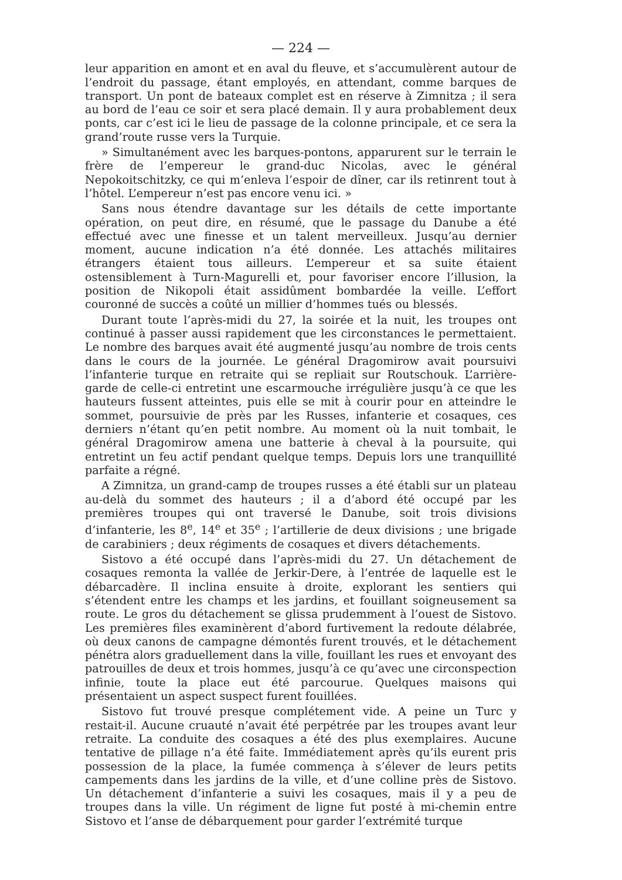— 224 —
leur apparition en amont et en aval du fleuve, et s’accumulèrent autour de l’endroit du passage, étant employés, en attendant, comme barques de transport. Un pont de bateaux complet est en réserve à Zimnitza ; il sera au bord de l’eau ce soir et sera placé demain. Il y aura probablement deux ponts, car c’est ici le lieu de passage de la colonne principale, et ce sera la grand’route russe vers la Turquie.
» Simultanément avec les barques-pontons, apparurent sur le terrain le frère de l’empereur le grand-duc Nicolas, avec le général Nepokoitschitzky, ce qui m’enleva l’espoir de dîner, car ils retinrent tout à l’hôtel. L’empereur n’est pas encore venu ici. »
Sans nous étendre davantage sur les détails de cette importante opération, on peut dire, en résumé, que le passage du Danube a été effectué avec une finesse et un talent merveilleux. Jusqu’au dernier moment, aucune indication n’a été donnée. Les attachés militaires étrangers étaient tous ailleurs. L’empereur et sa suite étaient ostensiblement à Turn-Magurelli et, pour favoriser encore l’illusion, la position de Nikopoli était assidûment bombardée la veille. L’effort couronné de succès a coûté un millier d’hommes tués ou blessés.
Durant toute l’après-midi du 27, la soirée et la nuit, les troupes ont continué à passer aussi rapidement que les circonstances le permettaient. Le nombre des barques avait été augmenté jusqu’au nombre de trois cents dans le cours de la journée. Le général Dragomirow avait poursuivi l’infanterie turque en retraite qui se repliait sur Routschouk. L’arrière-garde de celle-ci entretint une escarmouche irrégulière jusqu’à ce que les hauteurs fussent atteintes, puis elle se mit à courir pour en atteindre le sommet, poursuivie de près par les Russes, infanterie et cosaques, ces derniers n’étant qu’en petit nombre. Au moment où la nuit tombait, le général Dragomirow amena une batterie à cheval à la poursuite, qui entretint un feu actif pendant quelque temps. Depuis lors une tranquillité parfaite a régné.
A Zimnitza, un grand-camp de troupes russes a été établi sur un plateau au-delà du sommet des hauteurs ; il a d’abord été occupé par les premières troupes qui ont traversé le Danube, soit trois divisions d’infanterie, les 8<sup>e</sup>, 14<sup>e</sup> et 35<sup>e</sup> ; l’artillerie de deux divisions ; une brigade de carabiniers ; deux régiments de cosaques et divers détachements.
Sistovo a été occupé dans l’après-midi du 27. Un détachement de cosaques remonta la vallée de Jerkir-Dere, à l’entrée de laquelle est le débarcadère. Il inclina ensuite à droite, explorant les sentiers qui s’étendent entre les champs et les jardins, et fouillant soigneusement sa route. Le gros du détachement se glissa prudemment à l’ouest de Sistovo. Les premières files examinèrent d’abord furtivement la redoute délabrée, où deux canons de campagne démontés furent trouvés, et le détachement pénétra alors graduellement dans la ville, fouillant les rues et envoyant des patrouilles de deux et trois hommes, jusqu’à ce qu’avec une circonspection infinie, toute la place eut été parcourue. Quelques maisons qui présentaient un aspect suspect furent fouillées.
Sistovo fut trouvé presque complétement vide. A peine un Turc y restait-il. Aucune cruauté n’avait été perpétrée par les troupes avant leur retraite. La conduite des cosaques a été des plus exemplaires. Aucune tentative de pillage n’a été faite. Immédiatement après qu’ils eurent pris possession de la place, la fumée commença à s’élever de leurs petits campements dans les jardins de la ville, et d’une colline près de Sistovo. Un détachement d’infanterie a suivi les cosaques, mais il y a peu de troupes dans la ville. Un régiment de ligne fut posté à mi-chemin entre Sistovo et l’anse de débarquement pour garder l’extrémité turque